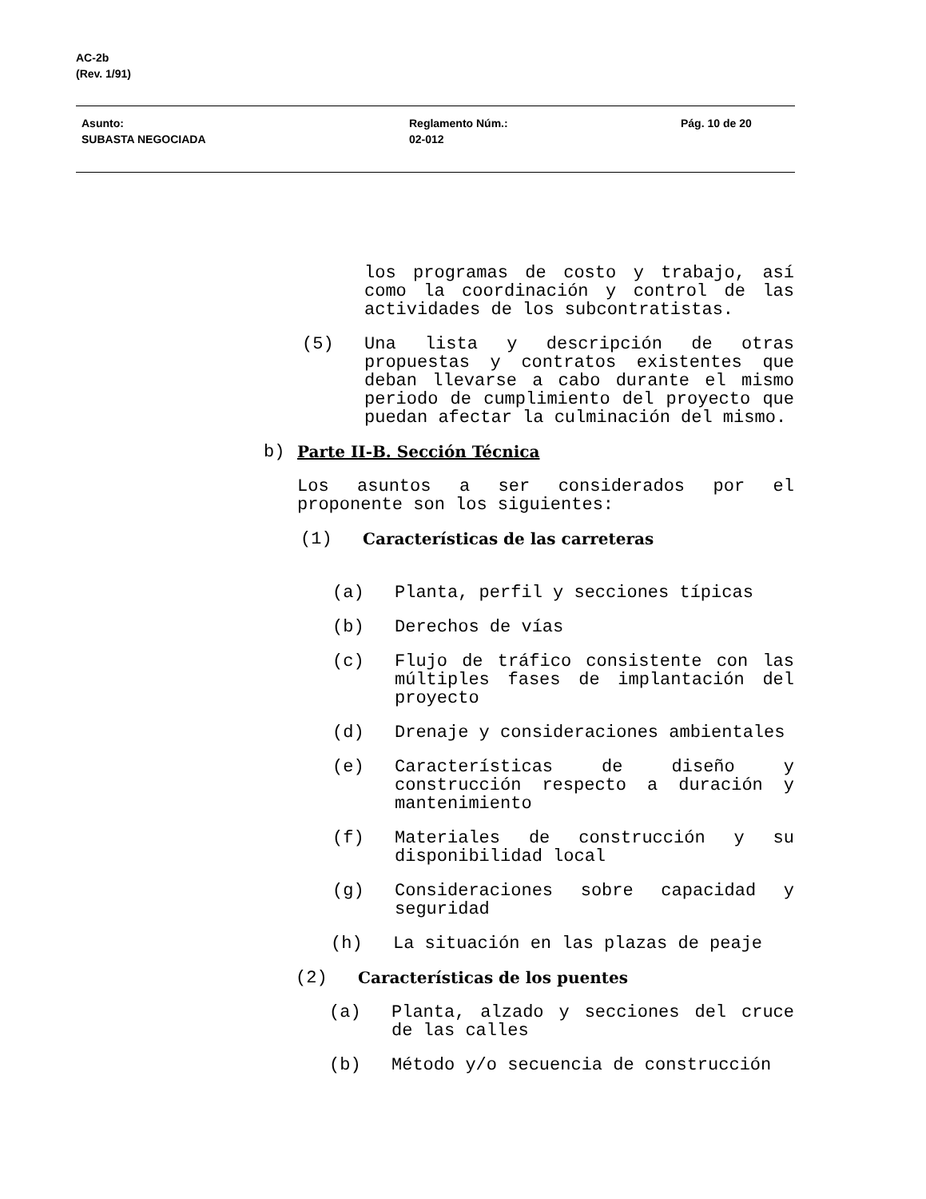AC-2b
(Rev. 1/91)
Asunto:
SUBASTA NEGOCIADA
Reglamento Núm.:
02-012
Pág. 10 de 20
los programas de costo y trabajo, así como la coordinación y control de las actividades de los subcontratistas.
(5) Una lista y descripción de otras propuestas y contratos existentes que deban llevarse a cabo durante el mismo periodo de cumplimiento del proyecto que puedan afectar la culminación del mismo.
b) Parte II-B. Sección Técnica
Los asuntos a ser considerados por el proponente son los siguientes:
(1) Características de las carreteras
(a) Planta, perfil y secciones típicas
(b) Derechos de vías
(c) Flujo de tráfico consistente con las múltiples fases de implantación del proyecto
(d) Drenaje y consideraciones ambientales
(e) Características de diseño y construcción respecto a duración y mantenimiento
(f) Materiales de construcción y su disponibilidad local
(g) Consideraciones sobre capacidad y seguridad
(h) La situación en las plazas de peaje
(2) Características de los puentes
(a) Planta, alzado y secciones del cruce de las calles
(b) Método y/o secuencia de construcción